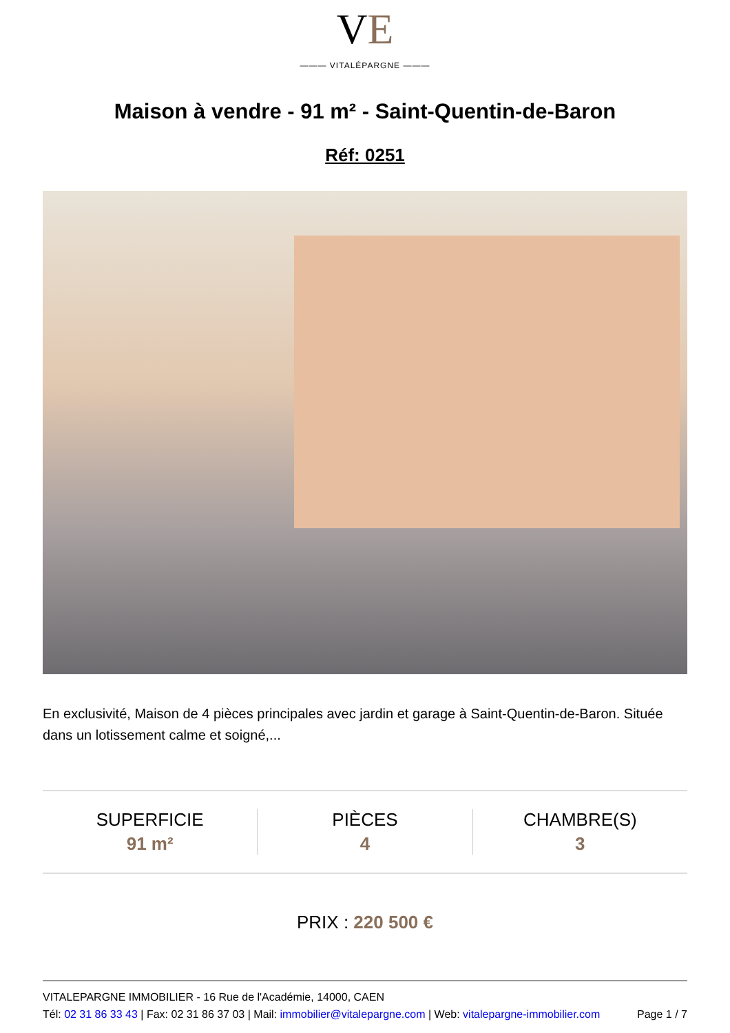VE
——— VITALÉPARGNE ———
Maison à vendre - 91 m² - Saint-Quentin-de-Baron
Réf: 0251
En exclusivité, Maison de 4 pièces principales avec jardin et garage à Saint-Quentin-de-Baron. Située dans un lotissement calme et soigné,...
SUPERFICIE
91 m²
PIÈCES
4
CHAMBRE(S)
3
PRIX : 220 500 €
VITALEPARGNE IMMOBILIER - 16 Rue de l'Académie, 14000, CAEN
Tél: 02 31 86 33 43 | Fax: 02 31 86 37 03 | Mail: immobilier@vitalepargne.com | Web: vitalepargne-immobilier.com Page 1 / 7